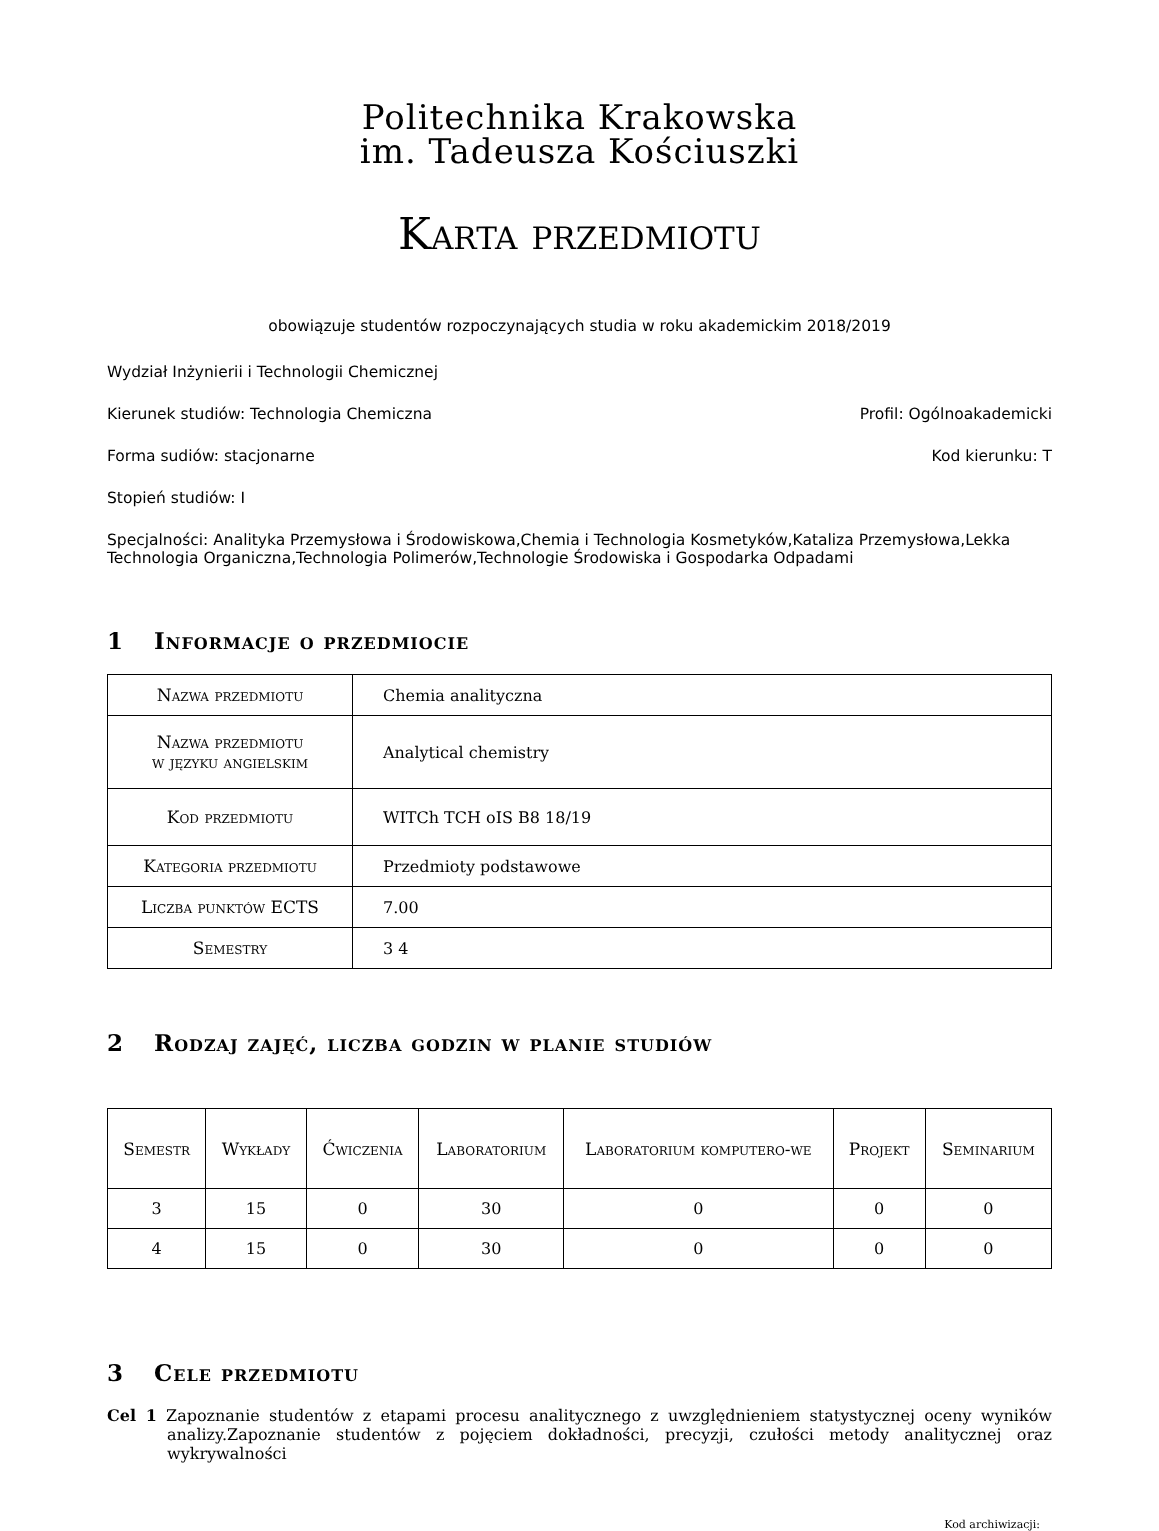Politechnika Krakowska
im. Tadeusza Kościuszki
Karta przedmiotu
obowiązuje studentów rozpoczynających studia w roku akademickim 2018/2019
Wydział Inżynierii i Technologii Chemicznej
Kierunek studiów: Technologia Chemiczna Profil: Ogólnoakademicki
Forma sudiów: stacjonarne Kod kierunku: T
Stopień studiów: I
Specjalności: Analityka Przemysłowa i Środowiskowa,Chemia i Technologia Kosmetyków,Kataliza Przemysłowa,Lekka Technologia Organiczna,Technologia Polimerów,Technologie Środowiska i Gospodarka Odpadami
1 Informacje o przedmiocie
| Nazwa przedmiotu | Chemia analityczna |
| Nazwa przedmiotu w języku angielskim | Analytical chemistry |
| Kod przedmiotu | WITCh TCH oIS B8 18/19 |
| Kategoria przedmiotu | Przedmioty podstawowe |
| Liczba punktów ECTS | 7.00 |
| Semestry | 3 4 |
2 Rodzaj zajęć, liczba godzin w planie studiów
| Semestr | Wykłady | Ćwiczenia | Laboratorium | Laboratorium komputero-we | Projekt | Seminarium |
| --- | --- | --- | --- | --- | --- | --- |
| 3 | 15 | 0 | 30 | 0 | 0 | 0 |
| 4 | 15 | 0 | 30 | 0 | 0 | 0 |
3 Cele przedmiotu
Cel 1 Zapoznanie studentów z etapami procesu analitycznego z uwzględnieniem statystycznej oceny wyników analizy.Zapoznanie studentów z pojęciem dokładności, precyzji, czułości metody analitycznej oraz wykrywalności
Kod archiwizacji: